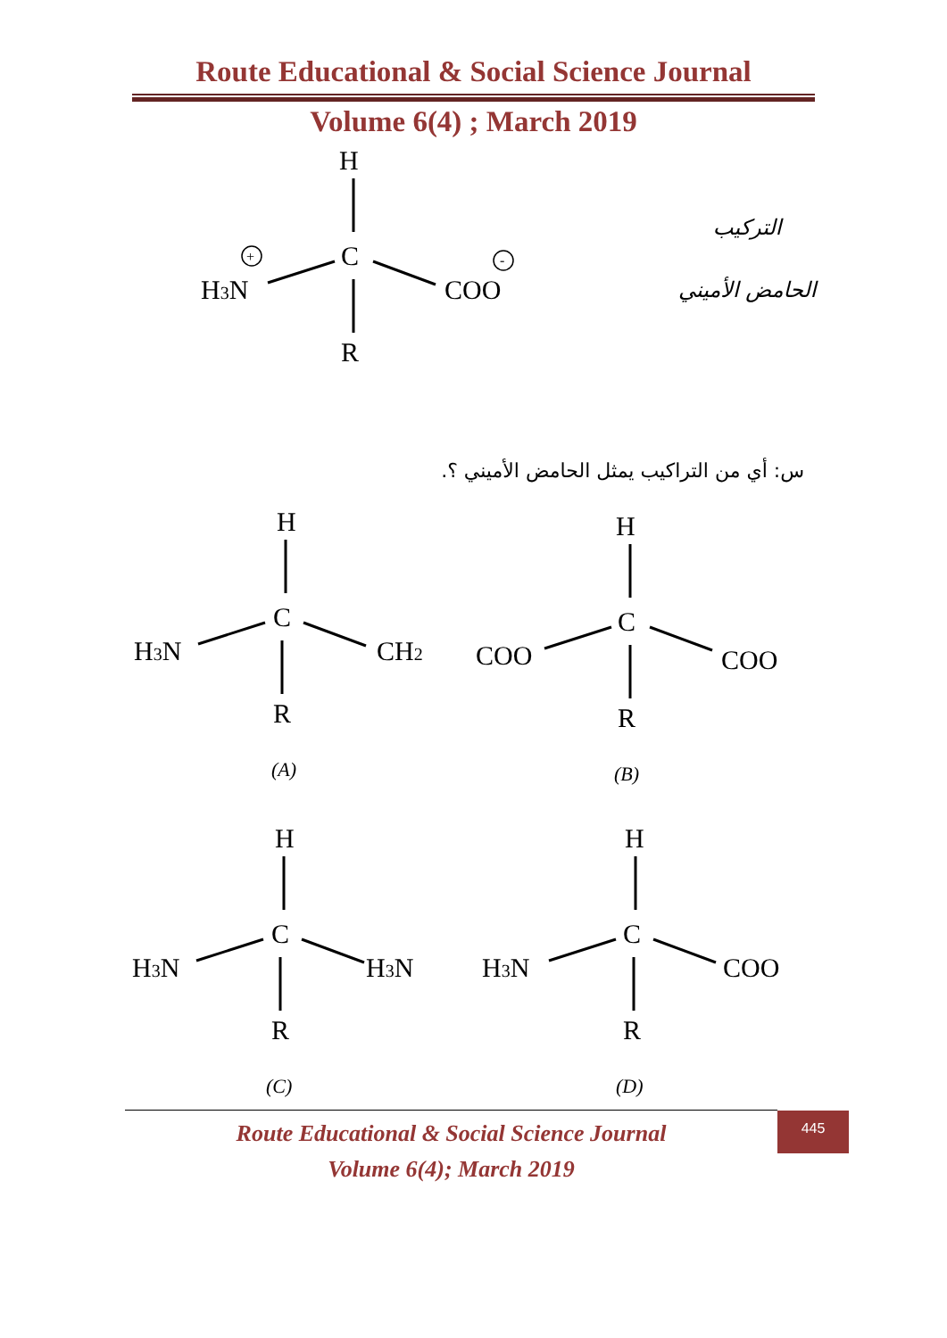Route Educational & Social Science Journal
Volume 6(4) ; March 2019
H
C
R
H3N
COO
+
-
التركيب
الحامض الأميني
س: أي من التراكيب يمثل الحامض الأميني ؟.
H
C
R
H3N
CH2
(A)
H
C
R
COO
COO
(B)
H
C
R
H3N
H3N
(C)
H
C
R
H3N
COO
(D)
Route Educational & Social Science Journal
Volume 6(4); March 2019
445